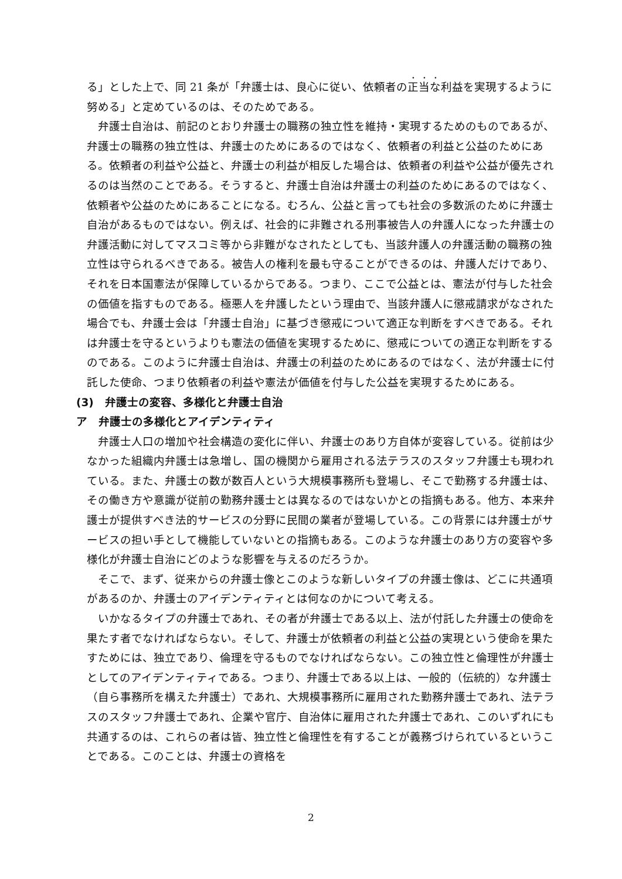る」とした上で、同 21 条が「弁護士は、良心に従い、依頼者の正当な利益を実現するように努める」と定めているのは、そのためである。
弁護士自治は、前記のとおり弁護士の職務の独立性を維持・実現するためのものであるが、弁護士の職務の独立性は、弁護士のためにあるのではなく、依頼者の利益と公益のためにある。依頼者の利益や公益と、弁護士の利益が相反した場合は、依頼者の利益や公益が優先されるのは当然のことである。そうすると、弁護士自治は弁護士の利益のためにあるのではなく、依頼者や公益のためにあることになる。むろん、公益と言っても社会の多数派のために弁護士自治があるものではない。例えば、社会的に非難される刑事被告人の弁護人になった弁護士の弁護活動に対してマスコミ等から非難がなされたとしても、当該弁護人の弁護活動の職務の独立性は守られるべきである。被告人の権利を最も守ることができるのは、弁護人だけであり、それを日本国憲法が保障しているからである。つまり、ここで公益とは、憲法が付与した社会の価値を指すものである。極悪人を弁護したという理由で、当該弁護人に懲戒請求がなされた場合でも、弁護士会は「弁護士自治」に基づき懲戒について適正な判断をすべきである。それは弁護士を守るというよりも憲法の価値を実現するために、懲戒についての適正な判断をするのである。このように弁護士自治は、弁護士の利益のためにあるのではなく、法が弁護士に付託した使命、つまり依頼者の利益や憲法が価値を付与した公益を実現するためにある。
(3)　弁護士の変容、多様化と弁護士自治
ア　弁護士の多様化とアイデンティティ
弁護士人口の増加や社会構造の変化に伴い、弁護士のあり方自体が変容している。従前は少なかった組織内弁護士は急増し、国の機関から雇用される法テラスのスタッフ弁護士も現われている。また、弁護士の数が数百人という大規模事務所も登場し、そこで勤務する弁護士は、その働き方や意識が従前の勤務弁護士とは異なるのではないかとの指摘もある。他方、本来弁護士が提供すべき法的サービスの分野に民間の業者が登場している。この背景には弁護士がサービスの担い手として機能していないとの指摘もある。このような弁護士のあり方の変容や多様化が弁護士自治にどのような影響を与えるのだろうか。
そこで、まず、従来からの弁護士像とこのような新しいタイプの弁護士像は、どこに共通項があるのか、弁護士のアイデンティティとは何なのかについて考える。
いかなるタイプの弁護士であれ、その者が弁護士である以上、法が付託した弁護士の使命を果たす者でなければならない。そして、弁護士が依頼者の利益と公益の実現という使命を果たすためには、独立であり、倫理を守るものでなければならない。この独立性と倫理性が弁護士としてのアイデンティティである。つまり、弁護士である以上は、一般的（伝統的）な弁護士（自ら事務所を構えた弁護士）であれ、大規模事務所に雇用された勤務弁護士であれ、法テラスのスタッフ弁護士であれ、企業や官庁、自治体に雇用された弁護士であれ、このいずれにも共通するのは、これらの者は皆、独立性と倫理性を有することが義務づけられているということである。このことは、弁護士の資格を
2